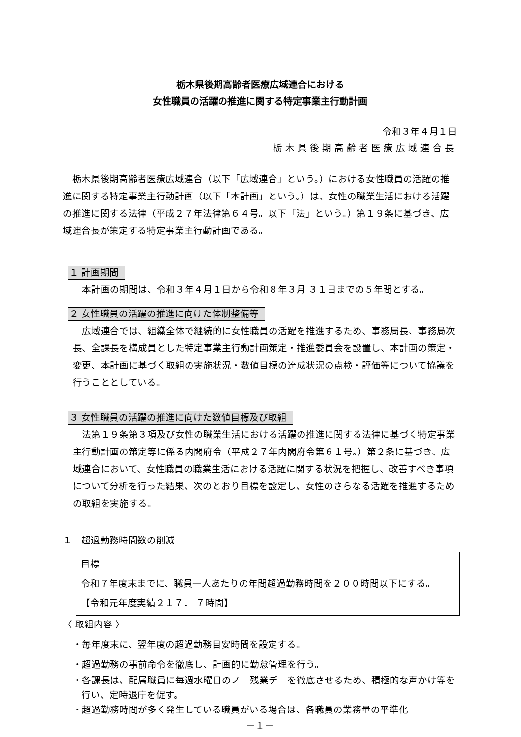栃木県後期高齢者医療広域連合における
女性職員の活躍の推進に関する特定事業主行動計画
令和３年４月１日
栃木県後期高齢者医療広域連合長
栃木県後期高齢者医療広域連合（以下「広域連合」という。）における女性職員の活躍の推進に関する特定事業主行動計画（以下「本計画」という。）は、女性の職業生活における活躍の推進に関する法律（平成２７年法律第６４号。以下「法」という。）第１９条に基づき、広域連合長が策定する特定事業主行動計画である。
１ 計画期間
本計画の期間は、令和３年４月１日から令和８年３月 ３１日までの５年間とする。
２ 女性職員の活躍の推進に向けた体制整備等
広域連合では、組織全体で継続的に女性職員の活躍を推進するため、事務局長、事務局次長、全課長を構成員とした特定事業主行動計画策定・推進委員会を設置し、本計画の策定・変更、本計画に基づく取組の実施状況・数値目標の達成状況の点検・評価等について協議を行うこととしている。
３ 女性職員の活躍の推進に向けた数値目標及び取組
法第１９条第３項及び女性の職業生活における活躍の推進に関する法律に基づく特定事業主行動計画の策定等に係る内閣府令（平成２７年内閣府令第６１号。）第２条に基づき、広域連合において、女性職員の職業生活における活躍に関する状況を把握し、改善すべき事項について分析を行った結果、次のとおり目標を設定し、女性のさらなる活躍を推進するための取組を実施する。
１　超過勤務時間数の削減
目標
令和７年度末までに、職員一人あたりの年間超過勤務時間を２００時間以下にする。
【令和元年度実績２１７． ７時間】
〈 取組内容 〉
・毎年度末に、翌年度の超過勤務目安時間を設定する。
・超過勤務の事前命令を徹底し、計画的に勤怠管理を行う。
・各課長は、配属職員に毎週水曜日のノー残業デーを徹底させるため、積極的な声かけ等を行い、定時退庁を促す。
・超過勤務時間が多く発生している職員がいる場合は、各職員の業務量の平準化
－１－